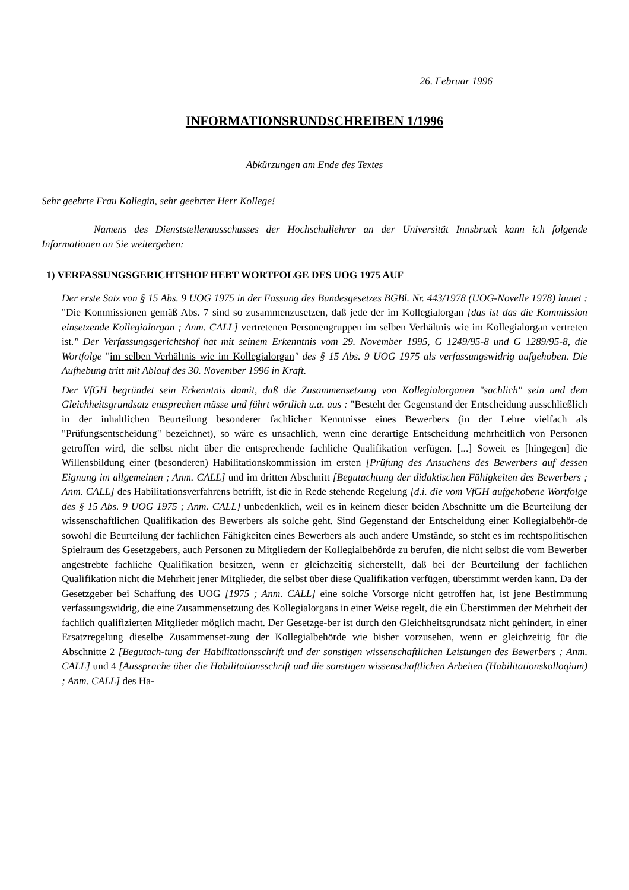26. Februar 1996
INFORMATIONSRUNDSCHREIBEN 1/1996
Abkürzungen am Ende des Textes
Sehr geehrte Frau Kollegin, sehr geehrter Herr Kollege!
Namens des Dienststellenausschusses der Hochschullehrer an der Universität Innsbruck kann ich folgende Informationen an Sie weitergeben:
1) VERFASSUNGSGERICHTSHOF HEBT WORTFOLGE DES UOG 1975 AUF
Der erste Satz von § 15 Abs. 9 UOG 1975 in der Fassung des Bundesgesetzes BGBl. Nr. 443/1978 (UOG-Novelle 1978) lautet : "Die Kommissionen gemäß Abs. 7 sind so zusammenzusetzen, daß jede der im Kollegialorgan [das ist das die Kommission einsetzende Kollegialorgan ; Anm. CALL] vertretenen Personengruppen im selben Verhältnis wie im Kollegialorgan vertreten ist." Der Verfassungsgerichtshof hat mit seinem Erkenntnis vom 29. November 1995, G 1249/95-8 und G 1289/95-8, die Wortfolge "im selben Verhältnis wie im Kollegialorgan" des § 15 Abs. 9 UOG 1975 als verfassungswidrig aufgehoben. Die Aufhebung tritt mit Ablauf des 30. November 1996 in Kraft.
Der VfGH begründet sein Erkenntnis damit, daß die Zusammensetzung von Kollegialorganen "sachlich" sein und dem Gleichheitsgrundsatz entsprechen müsse und führt wörtlich u.a. aus : "Besteht der Gegenstand der Entscheidung ausschließlich in der inhaltlichen Beurteilung besonderer fachlicher Kenntnisse eines Bewerbers (in der Lehre vielfach als "Prüfungsentscheidung" bezeichnet), so wäre es unsachlich, wenn eine derartige Entscheidung mehrheitlich von Personen getroffen wird, die selbst nicht über die entsprechende fachliche Qualifikation verfügen. [...] Soweit es [hingegen] die Willensbildung einer (besonderen) Habilitationskommission im ersten [Prüfung des Ansuchens des Bewerbers auf dessen Eignung im allgemeinen ; Anm. CALL] und im dritten Abschnitt [Begutachtung der didaktischen Fähigkeiten des Bewerbers ; Anm. CALL] des Habilitationsverfahrens betrifft, ist die in Rede stehende Regelung [d.i. die vom VfGH aufgehobene Wortfolge des § 15 Abs. 9 UOG 1975 ; Anm. CALL] unbedenklich, weil es in keinem dieser beiden Abschnitte um die Beurteilung der wissenschaftlichen Qualifikation des Bewerbers als solche geht. Sind Gegenstand der Entscheidung einer Kollegialbehör-de sowohl die Beurteilung der fachlichen Fähigkeiten eines Bewerbers als auch andere Umstände, so steht es im rechtspolitischen Spielraum des Gesetzgebers, auch Personen zu Mitgliedern der Kollegialbehörde zu berufen, die nicht selbst die vom Bewerber angestrebte fachliche Qualifikation besitzen, wenn er gleichzeitig sicherstellt, daß bei der Beurteilung der fachlichen Qualifikation nicht die Mehrheit jener Mitglieder, die selbst über diese Qualifikation verfügen, überstimmt werden kann. Da der Gesetzgeber bei Schaffung des UOG [1975 ; Anm. CALL] eine solche Vorsorge nicht getroffen hat, ist jene Bestimmung verfassungswidrig, die eine Zusammensetzung des Kollegialorgans in einer Weise regelt, die ein Überstimmen der Mehrheit der fachlich qualifizierten Mitglieder möglich macht. Der Gesetzge-ber ist durch den Gleichheitsgrundsatz nicht gehindert, in einer Ersatzregelung dieselbe Zusammenset-zung der Kollegialbehörde wie bisher vorzusehen, wenn er gleichzeitig für die Abschnitte 2 [Begutach-tung der Habilitationsschrift und der sonstigen wissenschaftlichen Leistungen des Bewerbers ; Anm. CALL] und 4 [Aussprache über die Habilitationsschrift und die sonstigen wissenschaftlichen Arbeiten (Habilitationskolloqium) ; Anm. CALL] des Ha-